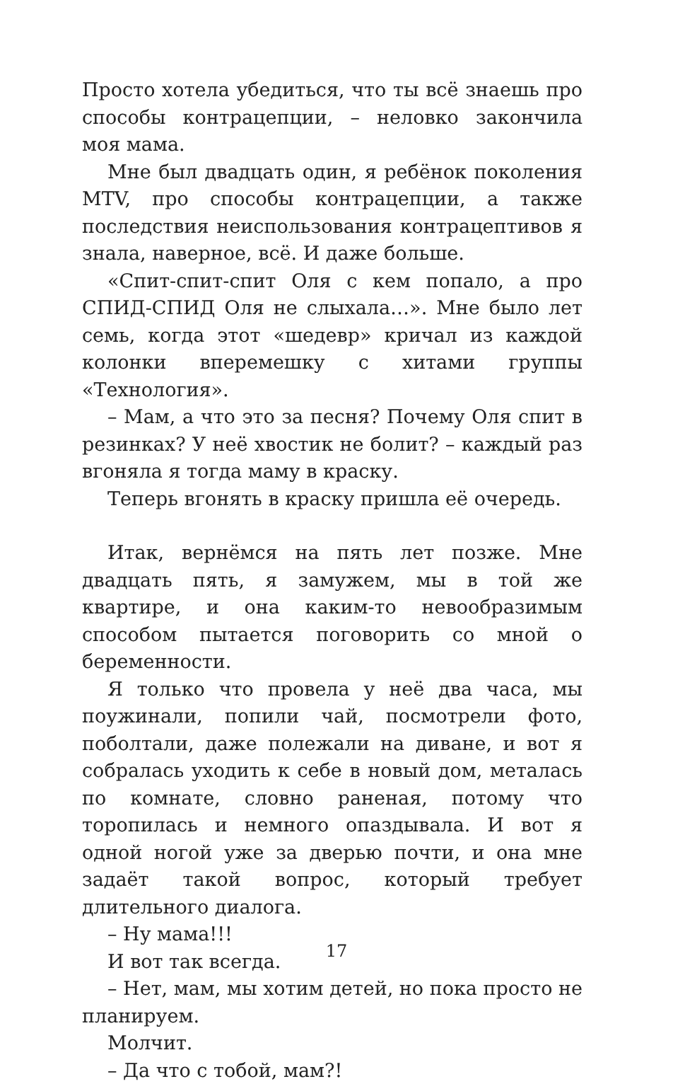Просто хотела убедиться, что ты всё знаешь про способы контрацепции, – неловко закончила моя мама.
Мне был двадцать один, я ребёнок поколения MTV, про способы контрацепции, а также последствия неиспользования контрацептивов я знала, наверное, всё. И даже больше.
«Спит-спит-спит Оля с кем попало, а про СПИД-СПИД Оля не слыхала…». Мне было лет семь, когда этот «шедевр» кричал из каждой колонки вперемешку с хитами группы «Технология».
– Мам, а что это за песня? Почему Оля спит в резинках? У неё хвостик не болит? – каждый раз вгоняла я тогда маму в краску.
Теперь вгонять в краску пришла её очередь.
Итак, вернёмся на пять лет позже. Мне двадцать пять, я замужем, мы в той же квартире, и она каким-то невообразимым способом пытается поговорить со мной о беременности.
Я только что провела у неё два часа, мы поужинали, попили чай, посмотрели фото, поболтали, даже полежали на диване, и вот я собралась уходить к себе в новый дом, металась по комнате, словно раненая, потому что торопилась и немного опаздывала. И вот я одной ногой уже за дверью почти, и она мне задаёт такой вопрос, который требует длительного диалога.
– Ну мама!!!
И вот так всегда.
– Нет, мам, мы хотим детей, но пока просто не планируем.
Молчит.
– Да что с тобой, мам?!
17